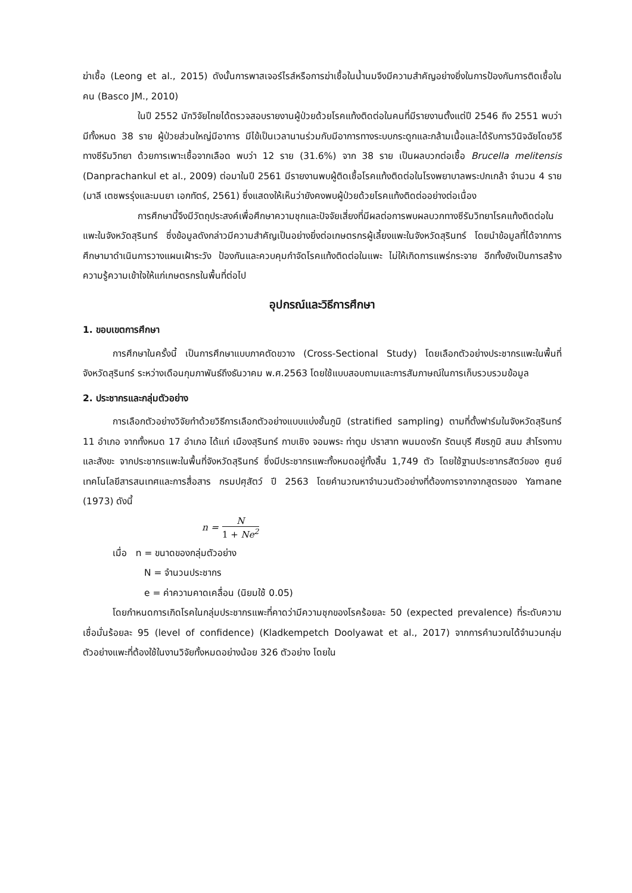ฆ่าเชื้อ (Leong et al., 2015) ดังนั้นการพาสเจอร์ไรส์หรือการฆ่าเชื้อในน้ำนมจึงมีความสำคัญอย่างยิ่งในการป้องกันการติดเชื้อในคน (Basco JM., 2010)
ในปี 2552 นักวิจัยไทยได้ตรวจสอบรายงานผู้ป่วยด้วยโรคแท้งติดต่อในคนที่มีรายงานตั้งแต่ปี 2546 ถึง 2551 พบว่ามีทั้งหมด 38 ราย ผู้ป่วยส่วนใหญ่มีอาการ มีไข้เป็นเวลานานร่วมกับมีอาการทางระบบกระดูกและกล้ามเนื้อและได้รับการวินิจฉัยโดยวิธีทางซีรัมวิทยา ด้วยการเพาะเชื้อจากเลือด พบว่า 12 ราย (31.6%) จาก 38 ราย เป็นผลบวกต่อเชื้อ Brucella melitensis (Danprachankul et al., 2009) ต่อมาในปี 2561 มีรายงานพบผู้ติดเชื้อโรคแท้งติดต่อในโรงพยาบาลพระปกเกล้า จำนวน 4 ราย (มาลี เตชพรรุ่งและมนยา เอกทัตร์, 2561) ซึ่งแสดงให้เห็นว่ายังคงพบผู้ป่วยด้วยโรคแท้งติดต่ออย่างต่อเนื่อง
การศึกษานี้จึงมีวัตถุประสงค์เพื่อศึกษาความชุกและปัจจัยเสี่ยงที่มีผลต่อการพบผลบวกทางซีรัมวิทยาโรคแท้งติดต่อในแพะในจังหวัดสุรินทร์ ซึ่งข้อมูลดังกล่าวมีความสำคัญเป็นอย่างยิ่งต่อเกษตรกรผู้เลี้ยงแพะในจังหวัดสุรินทร์ โดยนำข้อมูลที่ได้จากการศึกษามาดำเนินการวางแผนเฝ้าระวัง ป้องกันและควบคุมกำจัดโรคแท้งติดต่อในแพะ ไม่ให้เกิดการแพร่กระจาย อีกทั้งยังเป็นการสร้างความรู้ความเข้าใจให้แก่เกษตรกรในพื้นที่ต่อไป
อุปกรณ์และวิธีการศึกษา
1. ขอบเขตการศึกษา
การศึกษาในครั้งนี้ เป็นการศึกษาแบบภาคตัดขวาง (Cross-Sectional Study) โดยเลือกตัวอย่างประชากรแพะในพื้นที่จังหวัดสุรินทร์ ระหว่างเดือนกุมภาพันธ์ถึงธันวาคม พ.ศ.2563 โดยใช้แบบสอบถามและการสัมภาษณ์ในการเก็บรวบรวมข้อมูล
2. ประชากรและกลุ่มตัวอย่าง
การเลือกตัวอย่างวิจัยทำด้วยวิธีการเลือกตัวอย่างแบบแบ่งชั้นภูมิ (stratified sampling) ตามที่ตั้งฟาร์มในจังหวัดสุรินทร์ 11 อำเภอ จากทั้งหมด 17 อำเภอ ได้แก่ เมืองสุรินทร์ กาบเชิง จอมพระ ท่าตูม ปราสาท พนมดงรัก รัตนบุรี ศีขรภูมิ สนม สำโรงทาบและสังขะ จากประชากรแพะในพื้นที่จังหวัดสุรินทร์ ซึ่งมีประชากรแพะทั้งหมดอยู่ทั้งสิ้น 1,749 ตัว โดยใช้ฐานประชากรสัตว์ของ ศูนย์เทคโนโลยีสารสนเทศและการสื่อสาร กรมปศุสัตว์ ปี 2563 โดยคำนวณหาจำนวนตัวอย่างที่ต้องการจากจากสูตรของ Yamane (1973) ดังนี้
n = N 1 + Ne<sup>2</sup>
เมื่อ n = ขนาดของกลุ่มตัวอย่าง
N = จำนวนประชากร
e = ค่าความคาดเคลื่อน (นิยมใช้ 0.05)
โดยกำหนดการเกิดโรคในกลุ่มประชากรแพะที่คาดว่ามีความชุกของโรคร้อยละ 50 (expected prevalence) ที่ระดับความเชื่อมั่นร้อยละ 95 (level of confidence) (Kladkempetch Doolyawat et al., 2017) จากการคำนวณได้จำนวนกลุ่มตัวอย่างแพะที่ต้องใช้ในงานวิจัยทั้งหมดอย่างน้อย 326 ตัวอย่าง โดยใน